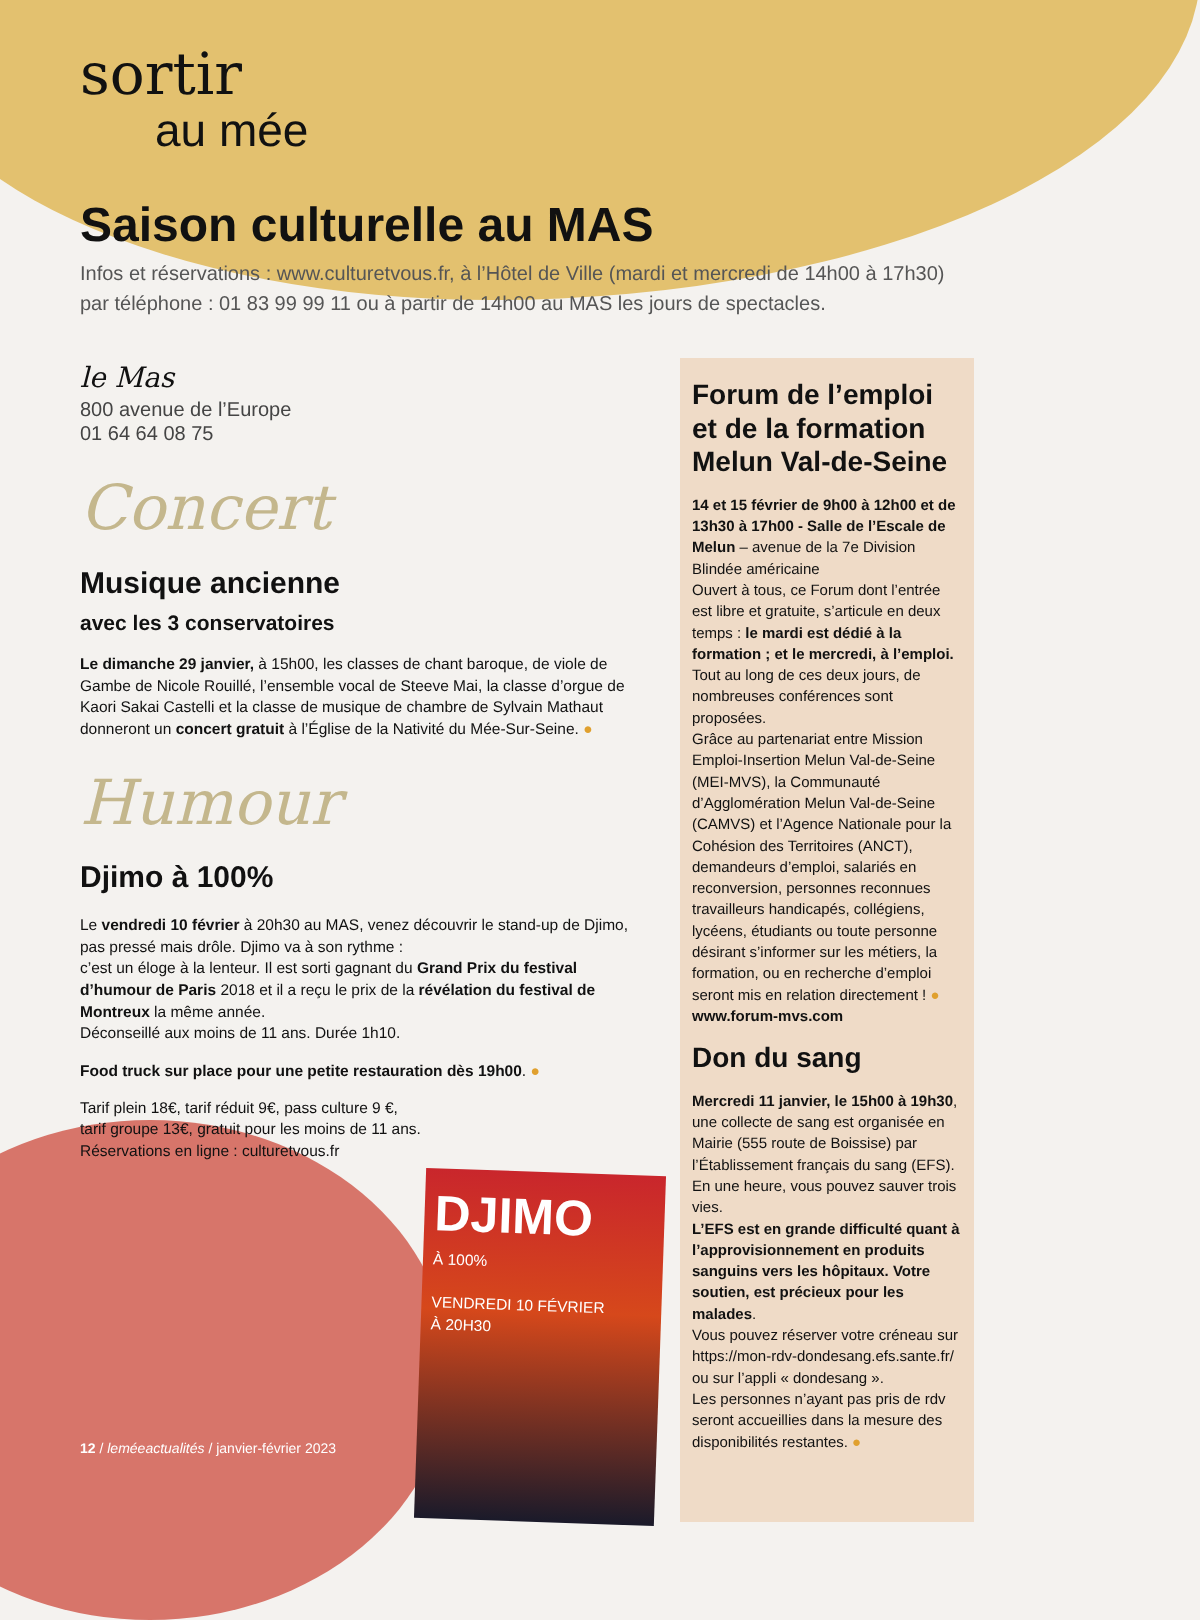sortir
au mée
Saison culturelle au MAS
Infos et réservations : www.culturetvous.fr, à l’Hôtel de Ville (mardi et mercredi de 14h00 à 17h30)
par téléphone : 01 83 99 99 11 ou à partir de 14h00 au MAS les jours de spectacles.
le Mas
800 avenue de l’Europe
01 64 64 08 75
Concert
Musique ancienne
avec les 3 conservatoires
Le dimanche 29 janvier, à 15h00, les classes de chant baroque, de viole de Gambe de Nicole Rouillé, l’ensemble vocal de Steeve Mai, la classe d’orgue de Kaori Sakai Castelli et la classe de musique de chambre de Sylvain Mathaut donneront un concert gratuit à l’Église de la Nativité du Mée-Sur-Seine. ●
Humour
Djimo à 100%
Le vendredi 10 février à 20h30 au MAS, venez découvrir le stand-up de Djimo, pas pressé mais drôle. Djimo va à son rythme :
c’est un éloge à la lenteur. Il est sorti gagnant du Grand Prix du festival d’humour de Paris 2018 et il a reçu le prix de la révélation du festival de Montreux la même année.
Déconseillé aux moins de 11 ans. Durée 1h10.
Food truck sur place pour une petite restauration dès 19h00. ●
Tarif plein 18€, tarif réduit 9€, pass culture 9 €,
tarif groupe 13€, gratuit pour les moins de 11 ans.
Réservations en ligne : culturetvous.fr
DJIMO
À 100%
VENDREDI 10 FÉVRIER
À 20H30
Forum de l’emploi et de la formation Melun Val-de-Seine
14 et 15 février de 9h00 à 12h00 et de 13h30 à 17h00 - Salle de l’Escale de Melun – avenue de la 7e Division Blindée américaine
Ouvert à tous, ce Forum dont l’entrée est libre et gratuite, s’articule en deux temps : le mardi est dédié à la formation ; et le mercredi, à l’emploi. Tout au long de ces deux jours, de nombreuses conférences sont proposées.
Grâce au partenariat entre Mission Emploi-Insertion Melun Val-de-Seine (MEI-MVS), la Communauté d’Agglomération Melun Val-de-Seine (CAMVS) et l’Agence Nationale pour la Cohésion des Territoires (ANCT), demandeurs d’emploi, salariés en reconversion, personnes reconnues travailleurs handicapés, collégiens, lycéens, étudiants ou toute personne désirant s’informer sur les métiers, la formation, ou en recherche d’emploi seront mis en relation directement ! ●
www.forum-mvs.com
Don du sang
Mercredi 11 janvier, le 15h00 à 19h30, une collecte de sang est organisée en Mairie (555 route de Boissise) par l’Établissement français du sang (EFS). En une heure, vous pouvez sauver trois vies.
L’EFS est en grande difficulté quant à l’approvisionnement en produits sanguins vers les hôpitaux. Votre soutien, est précieux pour les malades.
Vous pouvez réserver votre créneau sur https://mon-rdv-dondesang.efs.sante.fr/ ou sur l’appli « dondesang ».
Les personnes n’ayant pas pris de rdv seront accueillies dans la mesure des disponibilités restantes. ●
12 / leméeactualités / janvier-février 2023